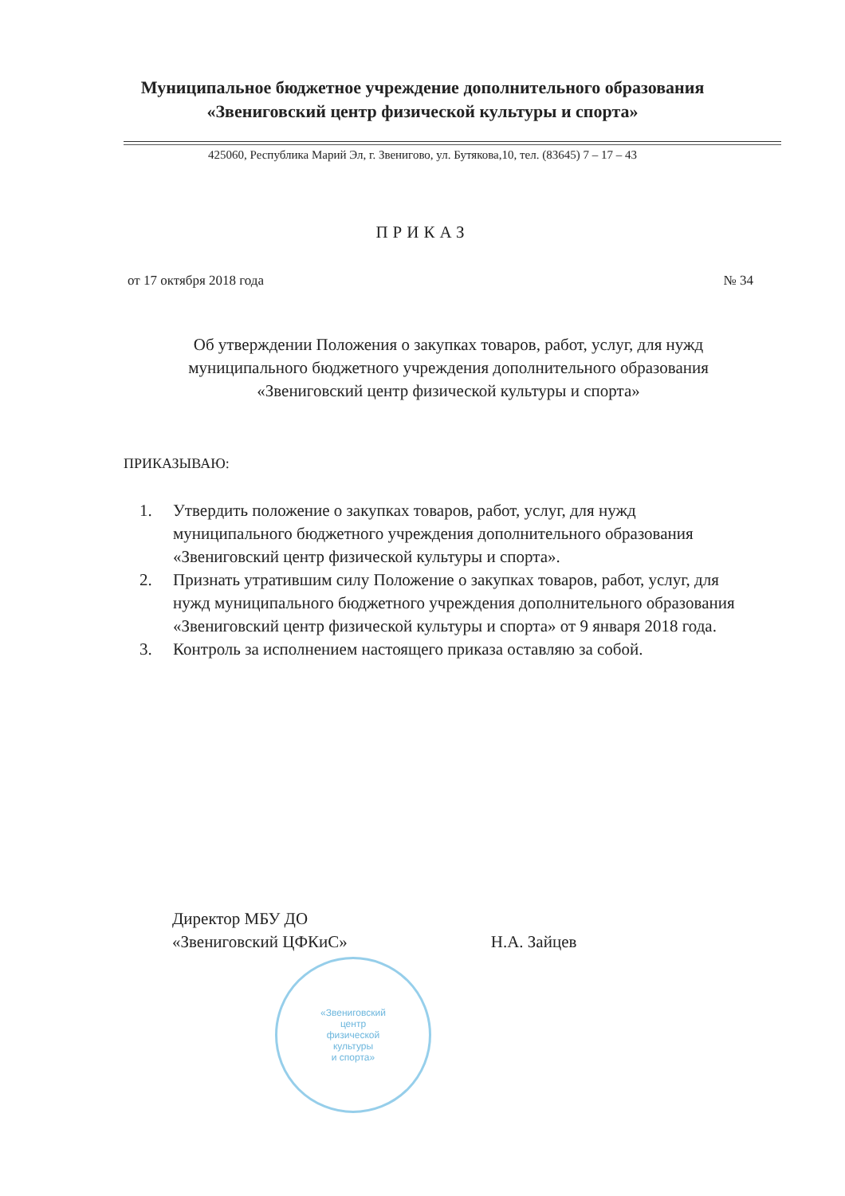Муниципальное бюджетное учреждение дополнительного образования
«Звениговский центр физической культуры и спорта»
425060, Республика Марий Эл, г. Звенигово, ул. Бутякова,10, тел. (83645) 7 – 17 – 43
ПРИКАЗ
от 17 октября 2018 года № 34
Об утверждении Положения о закупках товаров, работ, услуг, для нужд муниципального бюджетного учреждения дополнительного образования «Звениговский центр физической культуры и спорта»
ПРИКАЗЫВАЮ:
1. Утвердить положение о закупках товаров, работ, услуг, для нужд муниципального бюджетного учреждения дополнительного образования «Звениговский центр физической культуры и спорта».
2. Признать утратившим силу Положение о закупках товаров, работ, услуг, для нужд муниципального бюджетного учреждения дополнительного образования «Звениговский центр физической культуры и спорта» от 9 января 2018 года.
3. Контроль за исполнением настоящего приказа оставляю за собой.
Директор МБУ ДО
«Звениговский ЦФКиС»
Н.А. Зайцев
«Звениговский
центр
физической
культуры
и спорта»